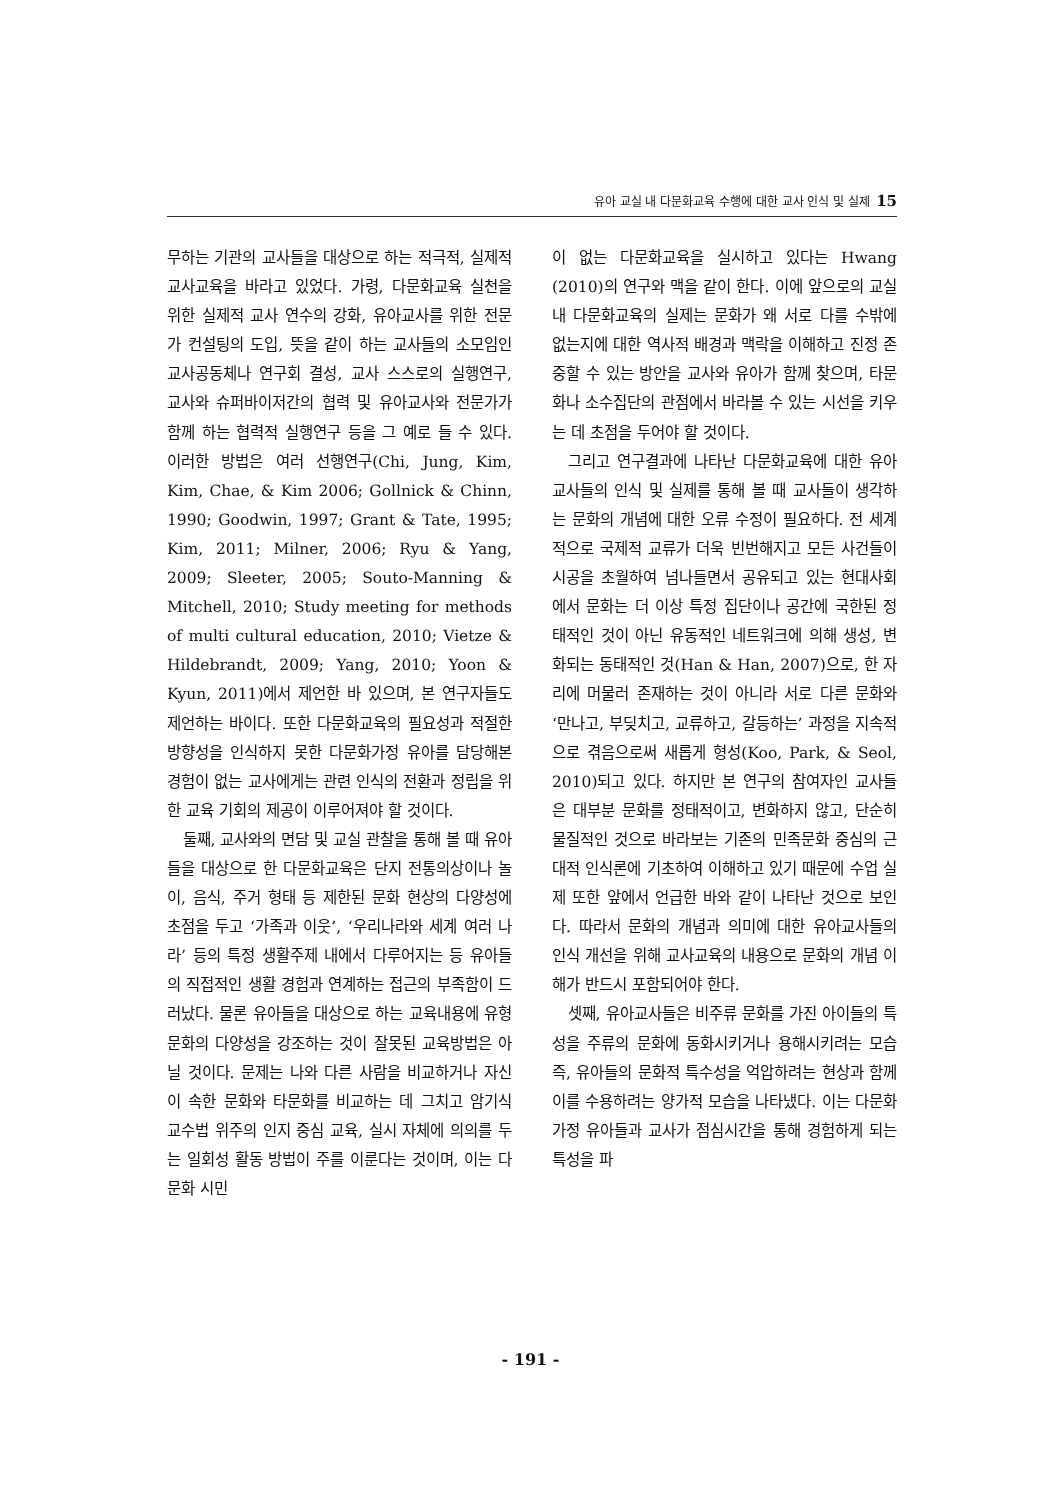유아 교실 내 다문화교육 수행에 대한 교사 인식 및 실제 15
무하는 기관의 교사들을 대상으로 하는 적극적, 실제적 교사교육을 바라고 있었다. 가령, 다문화교육 실천을 위한 실제적 교사 연수의 강화, 유아교사를 위한 전문가 컨설팅의 도입, 뜻을 같이 하는 교사들의 소모임인 교사공동체나 연구회 결성, 교사 스스로의 실행연구, 교사와 슈퍼바이저간의 협력 및 유아교사와 전문가가 함께 하는 협력적 실행연구 등을 그 예로 들 수 있다. 이러한 방법은 여러 선행연구(Chi, Jung, Kim, Kim, Chae, & Kim 2006; Gollnick & Chinn, 1990; Goodwin, 1997; Grant & Tate, 1995; Kim, 2011; Milner, 2006; Ryu & Yang, 2009; Sleeter, 2005; Souto-Manning & Mitchell, 2010; Study meeting for methods of multi cultural education, 2010; Vietze & Hildebrandt, 2009; Yang, 2010; Yoon & Kyun, 2011)에서 제언한 바 있으며, 본 연구자들도 제언하는 바이다. 또한 다문화교육의 필요성과 적절한 방향성을 인식하지 못한 다문화가정 유아를 담당해본 경험이 없는 교사에게는 관련 인식의 전환과 정립을 위한 교육 기회의 제공이 이루어져야 할 것이다.
둘째, 교사와의 면담 및 교실 관찰을 통해 볼 때 유아들을 대상으로 한 다문화교육은 단지 전통의상이나 놀이, 음식, 주거 형태 등 제한된 문화 현상의 다양성에 초점을 두고 ‘가족과 이웃’, ‘우리나라와 세계 여러 나라’ 등의 특정 생활주제 내에서 다루어지는 등 유아들의 직접적인 생활 경험과 연계하는 접근의 부족함이 드러났다. 물론 유아들을 대상으로 하는 교육내용에 유형 문화의 다양성을 강조하는 것이 잘못된 교육방법은 아닐 것이다. 문제는 나와 다른 사람을 비교하거나 자신이 속한 문화와 타문화를 비교하는 데 그치고 암기식 교수법 위주의 인지 중심 교육, 실시 자체에 의의를 두는 일회성 활동 방법이 주를 이룬다는 것이며, 이는 다문화 시민
이 없는 다문화교육을 실시하고 있다는 Hwang (2010)의 연구와 맥을 같이 한다. 이에 앞으로의 교실 내 다문화교육의 실제는 문화가 왜 서로 다를 수밖에 없는지에 대한 역사적 배경과 맥락을 이해하고 진정 존중할 수 있는 방안을 교사와 유아가 함께 찾으며, 타문화나 소수집단의 관점에서 바라볼 수 있는 시선을 키우는 데 초점을 두어야 할 것이다.
그리고 연구결과에 나타난 다문화교육에 대한 유아교사들의 인식 및 실제를 통해 볼 때 교사들이 생각하는 문화의 개념에 대한 오류 수정이 필요하다. 전 세계적으로 국제적 교류가 더욱 빈번해지고 모든 사건들이 시공을 초월하여 넘나들면서 공유되고 있는 현대사회에서 문화는 더 이상 특정 집단이나 공간에 국한된 정태적인 것이 아닌 유동적인 네트워크에 의해 생성, 변화되는 동태적인 것(Han & Han, 2007)으로, 한 자리에 머물러 존재하는 것이 아니라 서로 다른 문화와 ‘만나고, 부딪치고, 교류하고, 갈등하는’ 과정을 지속적으로 겪음으로써 새롭게 형성(Koo, Park, & Seol, 2010)되고 있다. 하지만 본 연구의 참여자인 교사들은 대부분 문화를 정태적이고, 변화하지 않고, 단순히 물질적인 것으로 바라보는 기존의 민족문화 중심의 근대적 인식론에 기초하여 이해하고 있기 때문에 수업 실제 또한 앞에서 언급한 바와 같이 나타난 것으로 보인다. 따라서 문화의 개념과 의미에 대한 유아교사들의 인식 개선을 위해 교사교육의 내용으로 문화의 개념 이해가 반드시 포함되어야 한다.
셋째, 유아교사들은 비주류 문화를 가진 아이들의 특성을 주류의 문화에 동화시키거나 용해시키려는 모습 즉, 유아들의 문화적 특수성을 억압하려는 현상과 함께 이를 수용하려는 양가적 모습을 나타냈다. 이는 다문화가정 유아들과 교사가 점심시간을 통해 경험하게 되는 특성을 파
- 191 -